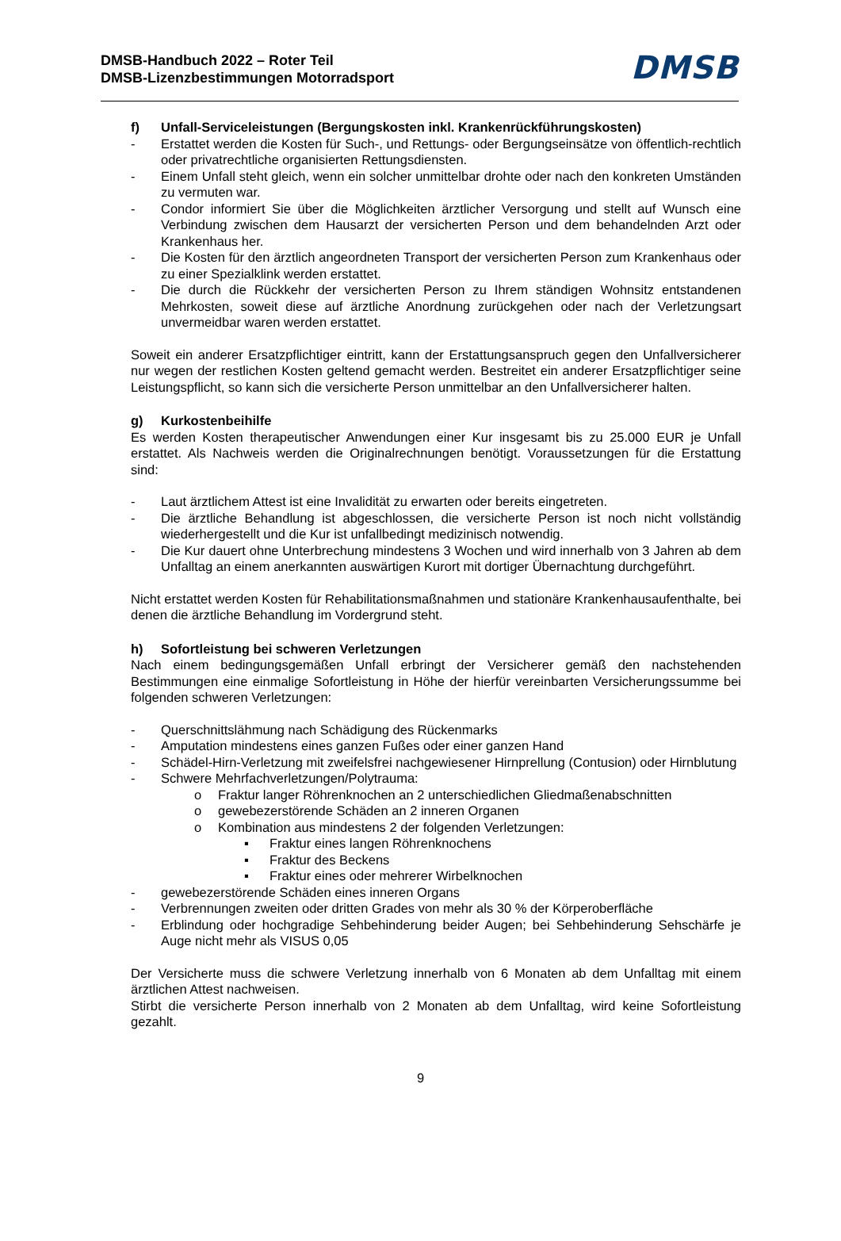DMSB-Handbuch 2022 – Roter Teil
DMSB-Lizenzbestimmungen Motorradsport
DMSB
f) Unfall-Serviceleistungen (Bergungskosten inkl. Krankenrückführungskosten)
- Erstattet werden die Kosten für Such-, und Rettungs- oder Bergungseinsätze von öffentlich-rechtlich oder privatrechtliche organisierten Rettungsdiensten.
- Einem Unfall steht gleich, wenn ein solcher unmittelbar drohte oder nach den konkreten Umständen zu vermuten war.
- Condor informiert Sie über die Möglichkeiten ärztlicher Versorgung und stellt auf Wunsch eine Verbindung zwischen dem Hausarzt der versicherten Person und dem behandelnden Arzt oder Krankenhaus her.
- Die Kosten für den ärztlich angeordneten Transport der versicherten Person zum Krankenhaus oder zu einer Spezialklink werden erstattet.
- Die durch die Rückkehr der versicherten Person zu Ihrem ständigen Wohnsitz entstandenen Mehrkosten, soweit diese auf ärztliche Anordnung zurückgehen oder nach der Verletzungsart unvermeidbar waren werden erstattet.
Soweit ein anderer Ersatzpflichtiger eintritt, kann der Erstattungsanspruch gegen den Unfallversicherer nur wegen der restlichen Kosten geltend gemacht werden. Bestreitet ein anderer Ersatzpflichtiger seine Leistungspflicht, so kann sich die versicherte Person unmittelbar an den Unfallversicherer halten.
g) Kurkostenbeihilfe
Es werden Kosten therapeutischer Anwendungen einer Kur insgesamt bis zu 25.000 EUR je Unfall erstattet. Als Nachweis werden die Originalrechnungen benötigt. Voraussetzungen für die Erstattung sind:
- Laut ärztlichem Attest ist eine Invalidität zu erwarten oder bereits eingetreten.
- Die ärztliche Behandlung ist abgeschlossen, die versicherte Person ist noch nicht vollständig wiederhergestellt und die Kur ist unfallbedingt medizinisch notwendig.
- Die Kur dauert ohne Unterbrechung mindestens 3 Wochen und wird innerhalb von 3 Jahren ab dem Unfalltag an einem anerkannten auswärtigen Kurort mit dortiger Übernachtung durchgeführt.
Nicht erstattet werden Kosten für Rehabilitationsmaßnahmen und stationäre Krankenhausaufenthalte, bei denen die ärztliche Behandlung im Vordergrund steht.
h) Sofortleistung bei schweren Verletzungen
Nach einem bedingungsgemäßen Unfall erbringt der Versicherer gemäß den nachstehenden Bestimmungen eine einmalige Sofortleistung in Höhe der hierfür vereinbarten Versicherungssumme bei folgenden schweren Verletzungen:
- Querschnittslähmung nach Schädigung des Rückenmarks
- Amputation mindestens eines ganzen Fußes oder einer ganzen Hand
- Schädel-Hirn-Verletzung mit zweifelsfrei nachgewiesener Hirnprellung (Contusion) oder Hirnblutung
- Schwere Mehrfachverletzungen/Polytrauma:
o Fraktur langer Röhrenknochen an 2 unterschiedlichen Gliedmaßenabschnitten
o gewebezerstörende Schäden an 2 inneren Organen
o Kombination aus mindestens 2 der folgenden Verletzungen:
▪ Fraktur eines langen Röhrenknochens
▪ Fraktur des Beckens
▪ Fraktur eines oder mehrerer Wirbelknochen
- gewebezerstörende Schäden eines inneren Organs
- Verbrennungen zweiten oder dritten Grades von mehr als 30 % der Körperoberfläche
- Erblindung oder hochgradige Sehbehinderung beider Augen; bei Sehbehinderung Sehschärfe je Auge nicht mehr als VISUS 0,05
Der Versicherte muss die schwere Verletzung innerhalb von 6 Monaten ab dem Unfalltag mit einem ärztlichen Attest nachweisen.
Stirbt die versicherte Person innerhalb von 2 Monaten ab dem Unfalltag, wird keine Sofortleistung gezahlt.
9